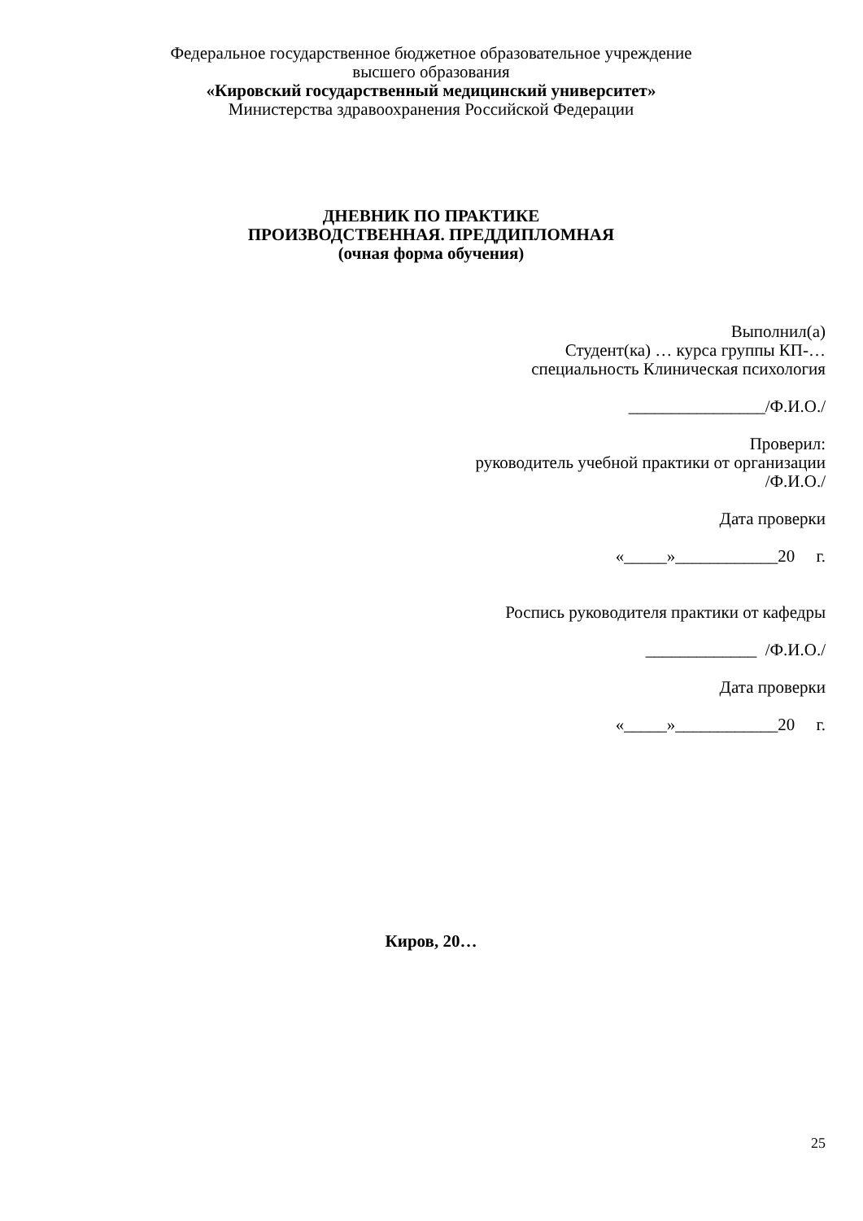Федеральное государственное бюджетное образовательное учреждение
высшего образования
«Кировский государственный медицинский университет»
Министерства здравоохранения Российской Федерации
ДНЕВНИК ПО ПРАКТИКЕ
ПРОИЗВОДСТВЕННАЯ. ПРЕДДИПЛОМНАЯ
(очная форма обучения)
Выполнил(а)
Студент(ка) … курса группы КП-…
специальность Клиническая психология
________________/Ф.И.О./
Проверил:
руководитель учебной практики от организации
/Ф.И.О./
Дата проверки
«_____»____________20 г.
Роспись руководителя практики от кафедры
_____________ /Ф.И.О./
Дата проверки
«_____»____________20 г.
Киров, 20…
25